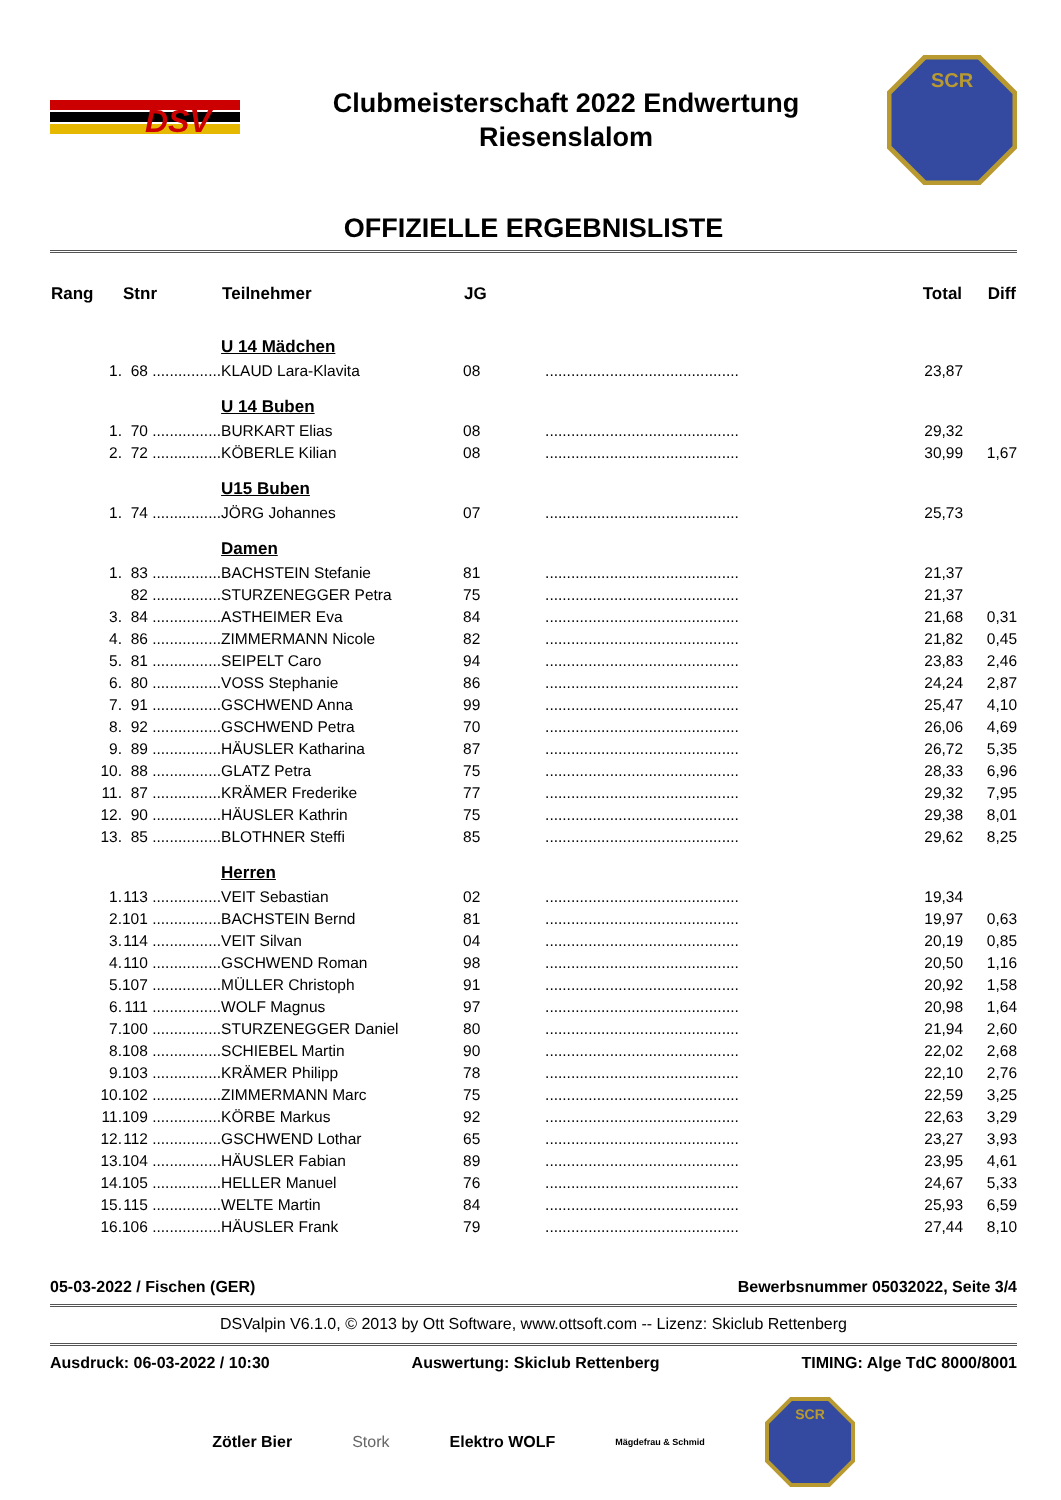DSV
Clubmeisterschaft 2022 Endwertung
Riesenslalom
SCR
OFFIZIELLE ERGEBNISLISTE
| Rang | Stnr | Teilnehmer | JG | | Total | Diff |
| --- | --- | --- | --- | --- | --- | --- |
| | | U 14 Mädchen | | | | |
| 1. | 68 ................ | KLAUD Lara-Klavita | 08 | ............................................. | 23,87 | |
| | | U 14 Buben | | | | |
| 1. | 70 ................ | BURKART Elias | 08 | ............................................. | 29,32 | |
| 2. | 72 ................ | KÖBERLE Kilian | 08 | ............................................. | 30,99 | 1,67 |
| | | U15 Buben | | | | |
| 1. | 74 ................ | JÖRG Johannes | 07 | ............................................. | 25,73 | |
| | | Damen | | | | |
| 1. | 83 ................ | BACHSTEIN Stefanie | 81 | ............................................. | 21,37 | |
| | 82 ................ | STURZENEGGER Petra | 75 | ............................................. | 21,37 | |
| 3. | 84 ................ | ASTHEIMER Eva | 84 | ............................................. | 21,68 | 0,31 |
| 4. | 86 ................ | ZIMMERMANN Nicole | 82 | ............................................. | 21,82 | 0,45 |
| 5. | 81 ................ | SEIPELT Caro | 94 | ............................................. | 23,83 | 2,46 |
| 6. | 80 ................ | VOSS Stephanie | 86 | ............................................. | 24,24 | 2,87 |
| 7. | 91 ................ | GSCHWEND Anna | 99 | ............................................. | 25,47 | 4,10 |
| 8. | 92 ................ | GSCHWEND Petra | 70 | ............................................. | 26,06 | 4,69 |
| 9. | 89 ................ | HÄUSLER Katharina | 87 | ............................................. | 26,72 | 5,35 |
| 10. | 88 ................ | GLATZ Petra | 75 | ............................................. | 28,33 | 6,96 |
| 11. | 87 ................ | KRÄMER Frederike | 77 | ............................................. | 29,32 | 7,95 |
| 12. | 90 ................ | HÄUSLER Kathrin | 75 | ............................................. | 29,38 | 8,01 |
| 13. | 85 ................ | BLOTHNER Steffi | 85 | ............................................. | 29,62 | 8,25 |
| | | Herren | | | | |
| 1. | 113 ................ | VEIT Sebastian | 02 | ............................................. | 19,34 | |
| 2. | 101 ................ | BACHSTEIN Bernd | 81 | ............................................. | 19,97 | 0,63 |
| 3. | 114 ................ | VEIT Silvan | 04 | ............................................. | 20,19 | 0,85 |
| 4. | 110 ................ | GSCHWEND Roman | 98 | ............................................. | 20,50 | 1,16 |
| 5. | 107 ................ | MÜLLER Christoph | 91 | ............................................. | 20,92 | 1,58 |
| 6. | 111 ................ | WOLF Magnus | 97 | ............................................. | 20,98 | 1,64 |
| 7. | 100 ................ | STURZENEGGER Daniel | 80 | ............................................. | 21,94 | 2,60 |
| 8. | 108 ................ | SCHIEBEL Martin | 90 | ............................................. | 22,02 | 2,68 |
| 9. | 103 ................ | KRÄMER Philipp | 78 | ............................................. | 22,10 | 2,76 |
| 10. | 102 ................ | ZIMMERMANN Marc | 75 | ............................................. | 22,59 | 3,25 |
| 11. | 109 ................ | KÖRBE Markus | 92 | ............................................. | 22,63 | 3,29 |
| 12. | 112 ................ | GSCHWEND Lothar | 65 | ............................................. | 23,27 | 3,93 |
| 13. | 104 ................ | HÄUSLER Fabian | 89 | ............................................. | 23,95 | 4,61 |
| 14. | 105 ................ | HELLER Manuel | 76 | ............................................. | 24,67 | 5,33 |
| 15. | 115 ................ | WELTE Martin | 84 | ............................................. | 25,93 | 6,59 |
| 16. | 106 ................ | HÄUSLER Frank | 79 | ............................................. | 27,44 | 8,10 |
05-03-2022 / Fischen (GER) Bewerbsnummer 05032022, Seite 3/4
DSValpin V6.1.0, © 2013 by Ott Software, www.ottsoft.com -- Lizenz: Skiclub Rettenberg
Ausdruck: 06-03-2022 / 10:30 Auswertung: Skiclub Rettenberg TIMING: Alge TdC 8000/8001
Zötler Bier Stork Elektro WOLF Mägdefrau & Schmid
SCR